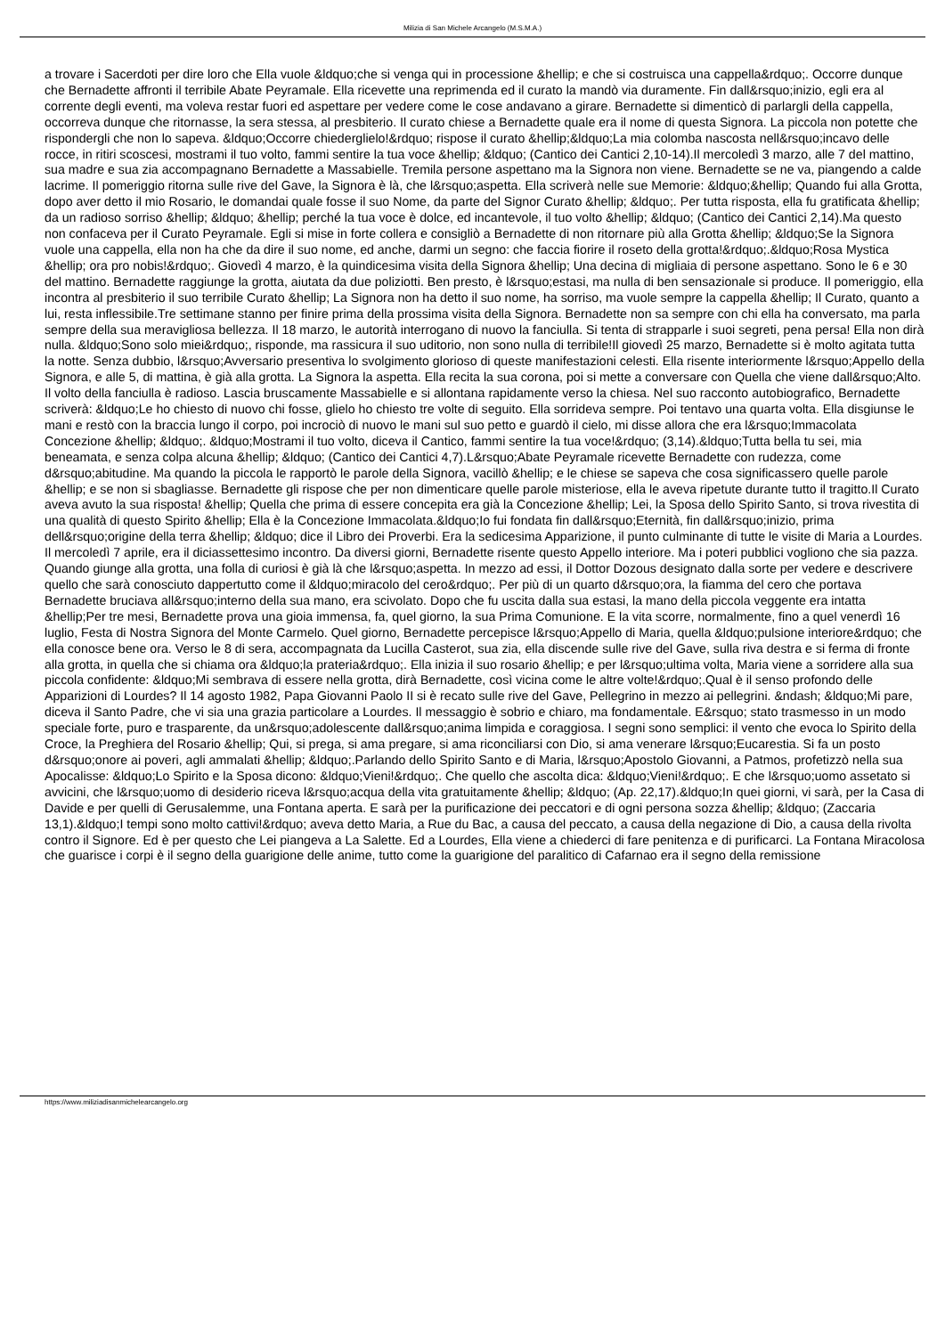Milizia di San Michele Arcangelo (M.S.M.A.)
a trovare i Sacerdoti per dire loro che Ella vuole &ldquo;che si venga qui in processione &hellip; e che si costruisca una cappella&rdquo;. Occorre dunque che Bernadette affronti il terribile Abate Peyramale. Ella ricevette una reprimenda ed il curato la mandò via duramente. Fin dall&rsquo;inizio, egli era al corrente degli eventi, ma voleva restar fuori ed aspettare per vedere come le cose andavano a girare. Bernadette si dimenticò di parlargli della cappella, occorreva dunque che ritornasse, la sera stessa, al presbiterio. Il curato chiese a Bernadette quale era il nome di questa Signora. La piccola non potette che rispondergli che non lo sapeva. &ldquo;Occorre chiederglielo!&rdquo; rispose il curato &hellip;&ldquo;La mia colomba nascosta nell&rsquo;incavo delle rocce, in ritiri scoscesi, mostrami il tuo volto, fammi sentire la tua voce &hellip; &ldquo; (Cantico dei Cantici 2,10-14).Il mercoledì 3 marzo, alle 7 del mattino, sua madre e sua zia accompagnano Bernadette a Massabielle. Tremila persone aspettano ma la Signora non viene. Bernadette se ne va, piangendo a calde lacrime. Il pomeriggio ritorna sulle rive del Gave, la Signora è là, che l&rsquo;aspetta. Ella scriverà nelle sue Memorie: &ldquo;&hellip; Quando fui alla Grotta, dopo aver detto il mio Rosario, le domandai quale fosse il suo Nome, da parte del Signor Curato &hellip; &ldquo;. Per tutta risposta, ella fu gratificata &hellip; da un radioso sorriso &hellip; &ldquo; &hellip; perché la tua voce è dolce, ed incantevole, il tuo volto &hellip; &ldquo; (Cantico dei Cantici 2,14).Ma questo non confaceva per il Curato Peyramale. Egli si mise in forte collera e consigliò a Bernadette di non ritornare più alla Grotta &hellip; &ldquo;Se la Signora vuole una cappella, ella non ha che da dire il suo nome, ed anche, darmi un segno: che faccia fiorire il roseto della grotta!&rdquo;.&ldquo;Rosa Mystica &hellip; ora pro nobis!&rdquo;. Giovedì 4 marzo, è la quindicesima visita della Signora &hellip; Una decina di migliaia di persone aspettano. Sono le 6 e 30 del mattino. Bernadette raggiunge la grotta, aiutata da due poliziotti. Ben presto, è l&rsquo;estasi, ma nulla di ben sensazionale si produce. Il pomeriggio, ella incontra al presbiterio il suo terribile Curato &hellip; La Signora non ha detto il suo nome, ha sorriso, ma vuole sempre la cappella &hellip; Il Curato, quanto a lui, resta inflessibile.Tre settimane stanno per finire prima della prossima visita della Signora. Bernadette non sa sempre con chi ella ha conversato, ma parla sempre della sua meravigliosa bellezza. Il 18 marzo, le autorità interrogano di nuovo la fanciulla. Si tenta di strapparle i suoi segreti, pena persa! Ella non dirà nulla. &ldquo;Sono solo miei&rdquo;, risponde, ma rassicura il suo uditorio, non sono nulla di terribile!Il giovedì 25 marzo, Bernadette si è molto agitata tutta la notte. Senza dubbio, l&rsquo;Avversario presentiva lo svolgimento glorioso di queste manifestazioni celesti. Ella risente interiormente l&rsquo;Appello della Signora, e alle 5, di mattina, è già alla grotta. La Signora la aspetta. Ella recita la sua corona, poi si mette a conversare con Quella che viene dall&rsquo;Alto. Il volto della fanciulla è radioso. Lascia bruscamente Massabielle e si allontana rapidamente verso la chiesa. Nel suo racconto autobiografico, Bernadette scriverà: &ldquo;Le ho chiesto di nuovo chi fosse, glielo ho chiesto tre volte di seguito. Ella sorrideva sempre. Poi tentavo una quarta volta. Ella disgiunse le mani e restò con la braccia lungo il corpo, poi incrociò di nuovo le mani sul suo petto e guardò il cielo, mi disse allora che era l&rsquo;Immacolata Concezione &hellip; &ldquo;. &ldquo;Mostrami il tuo volto, diceva il Cantico, fammi sentire la tua voce!&rdquo; (3,14).&ldquo;Tutta bella tu sei, mia beneamata, e senza colpa alcuna &hellip; &ldquo; (Cantico dei Cantici 4,7).L&rsquo;Abate Peyramale ricevette Bernadette con rudezza, come d&rsquo;abitudine. Ma quando la piccola le rapportò le parole della Signora, vacillò &hellip; e le chiese se sapeva che cosa significassero quelle parole &hellip; e se non si sbagliasse. Bernadette gli rispose che per non dimenticare quelle parole misteriose, ella le aveva ripetute durante tutto il tragitto.Il Curato aveva avuto la sua risposta! &hellip; Quella che prima di essere concepita era già la Concezione &hellip; Lei, la Sposa dello Spirito Santo, si trova rivestita di una qualità di questo Spirito &hellip; Ella è la Concezione Immacolata.&ldquo;Io fui fondata fin dall&rsquo;Eternità, fin dall&rsquo;inizio, prima dell&rsquo;origine della terra &hellip; &ldquo; dice il Libro dei Proverbi. Era la sedicesima Apparizione, il punto culminante di tutte le visite di Maria a Lourdes. Il mercoledì 7 aprile, era il diciassettesimo incontro. Da diversi giorni, Bernadette risente questo Appello interiore. Ma i poteri pubblici vogliono che sia pazza. Quando giunge alla grotta, una folla di curiosi è già là che l&rsquo;aspetta. In mezzo ad essi, il Dottor Dozous designato dalla sorte per vedere e descrivere quello che sarà conosciuto dappertutto come il &ldquo;miracolo del cero&rdquo;. Per più di un quarto d&rsquo;ora, la fiamma del cero che portava Bernadette bruciava all&rsquo;interno della sua mano, era scivolato. Dopo che fu uscita dalla sua estasi, la mano della piccola veggente era intatta &hellip;Per tre mesi, Bernadette prova una gioia immensa, fa, quel giorno, la sua Prima Comunione. E la vita scorre, normalmente, fino a quel venerdì 16 luglio, Festa di Nostra Signora del Monte Carmelo. Quel giorno, Bernadette percepisce l&rsquo;Appello di Maria, quella &ldquo;pulsione interiore&rdquo; che ella conosce bene ora. Verso le 8 di sera, accompagnata da Lucilla Casterot, sua zia, ella discende sulle rive del Gave, sulla riva destra e si ferma di fronte alla grotta, in quella che si chiama ora &ldquo;la prateria&rdquo;. Ella inizia il suo rosario &hellip; e per l&rsquo;ultima volta, Maria viene a sorridere alla sua piccola confidente: &ldquo;Mi sembrava di essere nella grotta, dirà Bernadette, così vicina come le altre volte!&rdquo;.Qual è il senso profondo delle Apparizioni di Lourdes? Il 14 agosto 1982, Papa Giovanni Paolo II si è recato sulle rive del Gave, Pellegrino in mezzo ai pellegrini. &ndash; &ldquo;Mi pare, diceva il Santo Padre, che vi sia una grazia particolare a Lourdes. Il messaggio è sobrio e chiaro, ma fondamentale. E&rsquo; stato trasmesso in un modo speciale forte, puro e trasparente, da un&rsquo;adolescente dall&rsquo;anima limpida e coraggiosa. I segni sono semplici: il vento che evoca lo Spirito della Croce, la Preghiera del Rosario &hellip; Qui, si prega, si ama pregare, si ama riconciliarsi con Dio, si ama venerare l&rsquo;Eucarestia. Si fa un posto d&rsquo;onore ai poveri, agli ammalati &hellip; &ldquo;.Parlando dello Spirito Santo e di Maria, l&rsquo;Apostolo Giovanni, a Patmos, profetizzò nella sua Apocalisse: &ldquo;Lo Spirito e la Sposa dicono: &ldquo;Vieni!&rdquo;. Che quello che ascolta dica: &ldquo;Vieni!&rdquo;. E che l&rsquo;uomo assetato si avvicini, che l&rsquo;uomo di desiderio riceva l&rsquo;acqua della vita gratuitamente &hellip; &ldquo; (Ap. 22,17).&ldquo;In quei giorni, vi sarà, per la Casa di Davide e per quelli di Gerusalemme, una Fontana aperta. E sarà per la purificazione dei peccatori e di ogni persona sozza &hellip; &ldquo; (Zaccaria 13,1).&ldquo;I tempi sono molto cattivi!&rdquo; aveva detto Maria, a Rue du Bac, a causa del peccato, a causa della negazione di Dio, a causa della rivolta contro il Signore. Ed è per questo che Lei piangeva a La Salette. Ed a Lourdes, Ella viene a chiederci di fare penitenza e di purificarci. La Fontana Miracolosa che guarisce i corpi è il segno della guarigione delle anime, tutto come la guarigione del paralitico di Cafarnao era il segno della remissione
https://www.miliziadisanmichelearcangelo.org